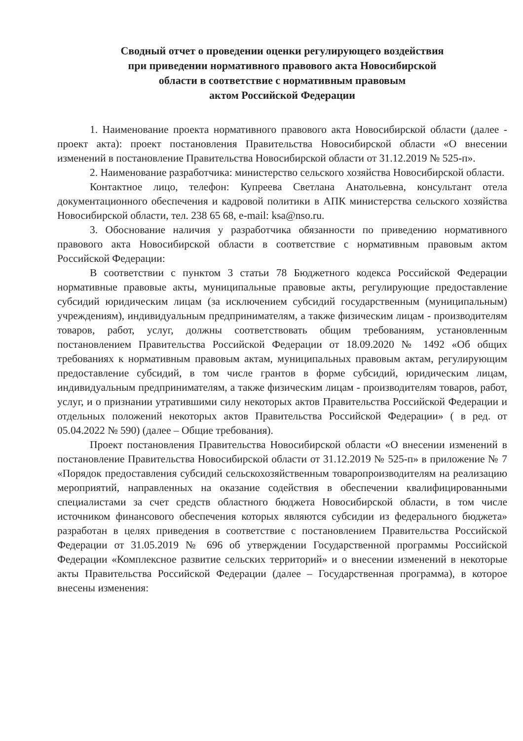Сводный отчет о проведении оценки регулирующего воздействия
при приведении нормативного правового акта Новосибирской
области в соответствие с нормативным правовым
актом Российской Федерации
1. Наименование проекта нормативного правового акта Новосибирской области (далее - проект акта): проект постановления Правительства Новосибирской области «О внесении изменений в постановление Правительства Новосибирской области от 31.12.2019 № 525-п».
2. Наименование разработчика: министерство сельского хозяйства Новосибирской области.
Контактное лицо, телефон: Купреева Светлана Анатольевна, консультант отела документационного обеспечения и кадровой политики в АПК министерства сельского хозяйства Новосибирской области, тел. 238 65 68, e-mail: ksa@nso.ru.
3. Обоснование наличия у разработчика обязанности по приведению нормативного правового акта Новосибирской области в соответствие с нормативным правовым актом Российской Федерации:
В соответствии с пунктом 3 статьи 78 Бюджетного кодекса Российской Федерации нормативные правовые акты, муниципальные правовые акты, регулирующие предоставление субсидий юридическим лицам (за исключением субсидий государственным (муниципальным) учреждениям), индивидуальным предпринимателям, а также физическим лицам - производителям товаров, работ, услуг, должны соответствовать общим требованиям, установленным постановлением Правительства Российской Федерации от 18.09.2020 № 1492 «Об общих требованиях к нормативным правовым актам, муниципальных правовым актам, регулирующим предоставление субсидий, в том числе грантов в форме субсидий, юридическим лицам, индивидуальным предпринимателям, а также физическим лицам - производителям товаров, работ, услуг, и о признании утратившими силу некоторых актов Правительства Российской Федерации и отдельных положений некоторых актов Правительства Российской Федерации» ( в ред. от 05.04.2022 № 590) (далее – Общие требования).
Проект постановления Правительства Новосибирской области «О внесении изменений в постановление Правительства Новосибирской области от 31.12.2019 № 525-п» в приложение № 7 «Порядок предоставления субсидий сельскохозяйственным товаропроизводителям на реализацию мероприятий, направленных на оказание содействия в обеспечении квалифицированными специалистами за счет средств областного бюджета Новосибирской области, в том числе источником финансового обеспечения которых являются субсидии из федерального бюджета» разработан в целях приведения в соответствие с постановлением Правительства Российской Федерации от 31.05.2019 № 696 об утверждении Государственной программы Российской Федерации «Комплексное развитие сельских территорий» и о внесении изменений в некоторые акты Правительства Российской Федерации (далее – Государственная программа), в которое внесены изменения: